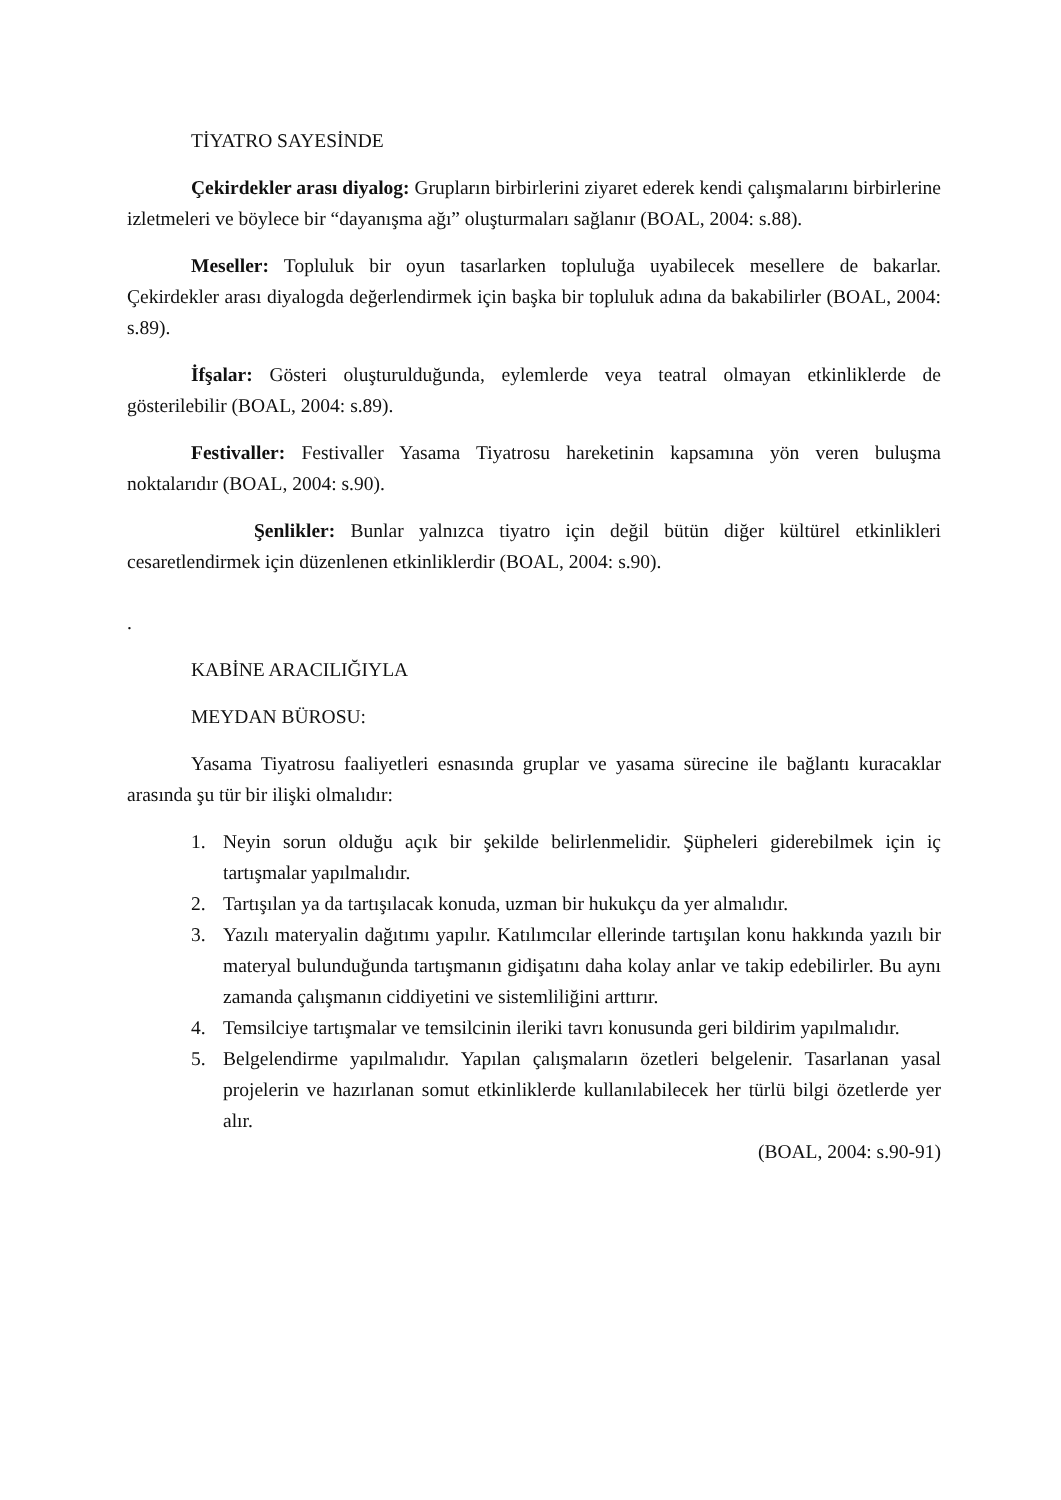TİYATRO SAYESİNDE
Çekirdekler arası diyalog: Grupların birbirlerini ziyaret ederek kendi çalışmalarını birbirlerine izletmeleri ve böylece bir “dayanışma ağı” oluşturmaları sağlanır (BOAL, 2004: s.88).
Meseller: Topluluk bir oyun tasarlarken topluluğa uyabilecek mesellere de bakarlar. Çekirdekler arası diyalogda değerlendirmek için başka bir topluluk adına da bakabilirler (BOAL, 2004: s.89).
İfşalar: Gösteri oluşturulduğunda, eylemlerde veya teatral olmayan etkinliklerde de gösterilebilir (BOAL, 2004: s.89).
Festivaller: Festivaller Yasama Tiyatrosu hareketinin kapsamına yön veren buluşma noktalarıdır (BOAL, 2004: s.90).
Şenlikler: Bunlar yalnızca tiyatro için değil bütün diğer kültürel etkinlikleri cesaretlendirmek için düzenlenen etkinliklerdir (BOAL, 2004: s.90).
.
KABİNE ARACILIĞIYLA
MEYDAN BÜROSU:
Yasama Tiyatrosu faaliyetleri esnasında gruplar ve yasama sürecine ile bağlantı kuracaklar arasında şu tür bir ilişki olmalıdır:
1. Neyin sorun olduğu açık bir şekilde belirlenmelidir. Şüpheleri giderebilmek için iç tartışmalar yapılmalıdır.
2. Tartışılan ya da tartışılacak konuda, uzman bir hukukçu da yer almalıdır.
3. Yazılı materyalin dağıtımı yapılır. Katılımcılar ellerinde tartışılan konu hakkında yazılı bir materyal bulunduğunda tartışmanın gidişatını daha kolay anlar ve takip edebilirler. Bu aynı zamanda çalışmanın ciddiyetini ve sistemliliğini arttırır.
4. Temsilciye tartışmalar ve temsilcinin ileriki tavrı konusunda geri bildirim yapılmalıdır.
5. Belgelendirme yapılmalıdır. Yapılan çalışmaların özetleri belgelenir. Tasarlanan yasal projelerin ve hazırlanan somut etkinliklerde kullanılabilecek her türlü bilgi özetlerde yer alır.
(BOAL, 2004: s.90-91)